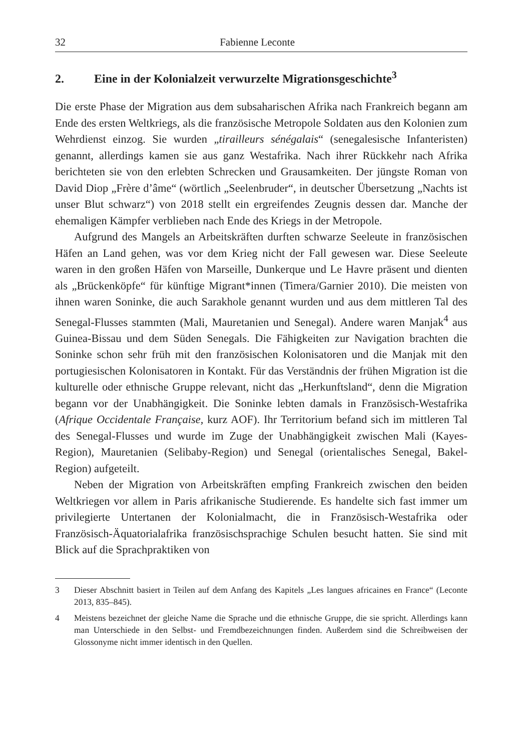32 Fabienne Leconte
2. Eine in der Kolonialzeit verwurzelte Migrationsgeschichte<sup>3</sup>
Die erste Phase der Migration aus dem subsaharischen Afrika nach Frankreich begann am Ende des ersten Weltkriegs, als die französische Metropole Soldaten aus den Kolonien zum Wehrdienst einzog. Sie wurden „tirailleurs sénégalais“ (senegalesische Infanteristen) genannt, allerdings kamen sie aus ganz Westafrika. Nach ihrer Rückkehr nach Afrika berichteten sie von den erlebten Schrecken und Grausamkeiten. Der jüngste Roman von David Diop „Frère d’âme“ (wörtlich „Seelenbruder“, in deutscher Übersetzung „Nachts ist unser Blut schwarz“) von 2018 stellt ein ergreifendes Zeugnis dessen dar. Manche der ehemaligen Kämpfer verblieben nach Ende des Kriegs in der Metropole.
Aufgrund des Mangels an Arbeitskräften durften schwarze Seeleute in französischen Häfen an Land gehen, was vor dem Krieg nicht der Fall gewesen war. Diese Seeleute waren in den großen Häfen von Marseille, Dunkerque und Le Havre präsent und dienten als „Brückenköpfe“ für künftige Migrant*innen (Timera/Garnier 2010). Die meisten von ihnen waren Soninke, die auch Sarakhole genannt wurden und aus dem mittleren Tal des Senegal-Flusses stammten (Mali, Mauretanien und Senegal). Andere waren Manjak<sup>4</sup> aus Guinea-Bissau und dem Süden Senegals. Die Fähigkeiten zur Navigation brachten die Soninke schon sehr früh mit den französischen Kolonisatoren und die Manjak mit den portugiesischen Kolonisatoren in Kontakt. Für das Verständnis der frühen Migration ist die kulturelle oder ethnische Gruppe relevant, nicht das „Herkunftsland“, denn die Migration begann vor der Unabhängigkeit. Die Soninke lebten damals in Französisch-Westafrika (Afrique Occidentale Française, kurz AOF). Ihr Territorium befand sich im mittleren Tal des Senegal-Flusses und wurde im Zuge der Unabhängigkeit zwischen Mali (Kayes-Region), Mauretanien (Selibaby-Region) und Senegal (orientalisches Senegal, Bakel-Region) aufgeteilt.
Neben der Migration von Arbeitskräften empfing Frankreich zwischen den beiden Weltkriegen vor allem in Paris afrikanische Studierende. Es handelte sich fast immer um privilegierte Untertanen der Kolonialmacht, die in Französisch-Westafrika oder Französisch-Äquatorialafrika französischsprachige Schulen besucht hatten. Sie sind mit Blick auf die Sprachpraktiken von
3 Dieser Abschnitt basiert in Teilen auf dem Anfang des Kapitels „Les langues africaines en France“ (Leconte 2013, 835–845).
4 Meistens bezeichnet der gleiche Name die Sprache und die ethnische Gruppe, die sie spricht. Allerdings kann man Unterschiede in den Selbst- und Fremdbezeichnungen finden. Außerdem sind die Schreibweisen der Glossonyme nicht immer identisch in den Quellen.